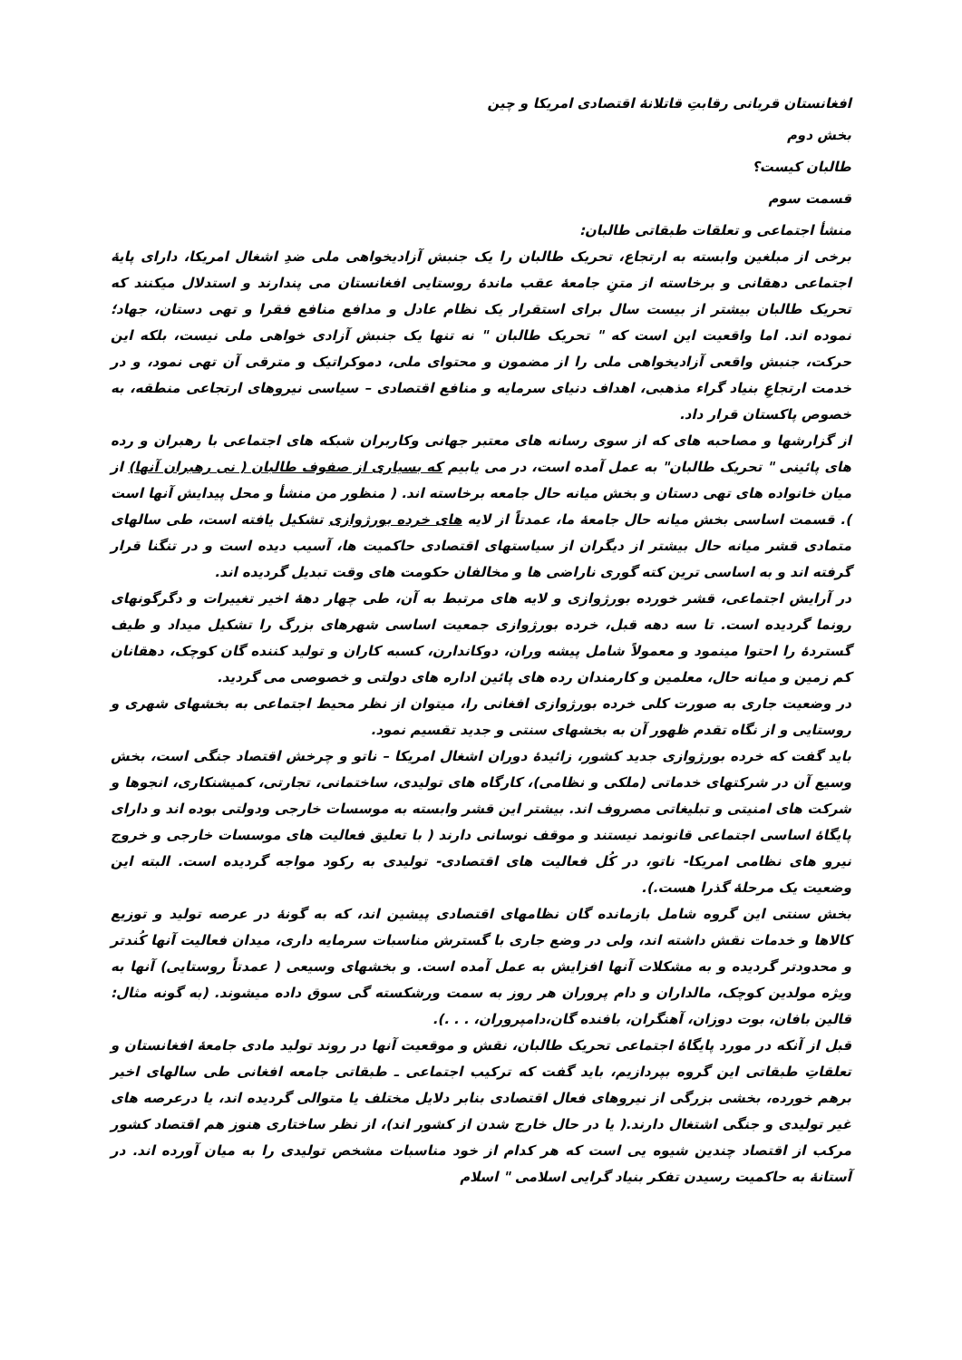افغانستان قربانی رقابتِ قاتلانهٔ اقتصادی امریکا و چین
بخش دوم
طالبان کیست؟
قسمت سوم
منشأ اجتماعی و تعلقات طبقاتی طالبان:
برخی از مبلغین وابسته به ارتجاع، تحریک طالبان را یک جنبش آزادیخواهی ملی ضدِ اشغال امریکا، دارای پایهٔ اجتماعی دهقانی و برخاسته از متنِ جامعهٔ عقب ماندهٔ روستایی افغانستان می پندارند و استدلال میکنند که تحریک طالبان بیشتر از بیست سال برای استقرار یک نظام عادل و مدافع منافع فقرا و تهی دستان، جهاد؛ نموده اند. اما واقعیت این است که " تحریک طالبان " نه تنها یک جنبش آزادی خواهی ملی نیست، بلکه این حرکت، جنبش واقعی آزادیخواهی ملی را از مضمون و محتوای ملی، دموکراتیک و مترقی آن تهی نمود، و در خدمت ارتجاعِ بنیاد گراء مذهبی، اهداف دنیای سرمایه و منافع اقتصادی – سیاسی نیروهای ارتجاعی منطقه، به خصوص پاکستان قرار داد.
از گزارشها و مصاحبه های که از سوی رسانه های معتبر جهانی وکاربران شبکه های اجتماعی با رهبران و رده های پائینی " تحریک طالبان" به عمل آمده است، در می یابیم که بسیاری از صفوف طالبان ( نی رهبران آنها) از میان خانواده های تهی دستان و بخش میانه حال جامعه برخاسته اند. ( منظور من منشأ و محل پیدایش آنها است ). قسمت اساسی بخش میانه حال جامعهٔ ما، عمدتاً از لایه های خرده بورژوازی تشکیل یافته است، طی سالهای متمادی قشر میانه حال بیشتر از دیگران از سیاستهای اقتصادی حاکمیت ها، آسیب دیده است و در تنگنا قرار گرفته اند و به اساسی ترین کته گوری ناراضی ها و مخالفان حکومت های وقت تبدیل گردیده اند.
در آرایش اجتماعی، قشر خورده بورژوازی و لایه های مرتبط به آن، طی چهار دهۀ اخیر تغییرات و دگرگونهای رونما گردیده است. تا سه دهه قبل، خرده بورژوازی جمعیت اساسی شهرهای بزرگ را تشکیل میداد و طیف گستردهٔ را احتوا مینمود و معمولاً شامل پیشه وران، دوکاندارن، کسبه کاران و تولید کننده گان کوچک، دهقانان کم زمین و میانه حال، معلمین و کارمندان رده های پائین اداره های دولتی و خصوصی می گردید.
در وضعیت جاری به صورت کلی خرده بورژوازی افغانی را، میتوان از نظر محیط اجتماعی به بخشهای شهری و روستایی و از نگاه تقدم ظهور آن به بخشهای سنتی و جدید تقسیم نمود.
باید گفت که خرده بورژوازی جدید کشور، زائیدهٔ دوران اشغال امریکا – ناتو و چرخش اقتصاد جنگی است، بخش وسیع آن در شرکتهای خدماتی (ملکی و نظامی)، کارگاه های تولیدی، ساختمانی، تجارتی، کمیشنکاری، انجوها و شرکت های امنیتی و تبلیغاتی مصروف اند. بیشتر این قشر وابسته به موسسات خارجی ودولتی بوده اند و دارای پایگاهٔ اساسی اجتماعی قانونمد نیستند و موقف نوسانی دارند ( با تعلیق فعالیت های موسسات خارجی و خروج نیرو های نظامی امریکا- ناتو، در کُل فعالیت های اقتصادی- تولیدی به رکود مواجه گردیده است. البته این وضعیت یک مرحلهٔ گذرا هست.).
بخش سنتی این گروه شامل بازمانده گان نظامهای اقتصادی پیشین اند، که به گونهٔ در عرصه تولید و توزیع کالاها و خدمات نقش داشته اند، ولی در وضع جاری با گسترش مناسبات سرمایه داری، میدان فعالیت آنها کُندتر و محدودتر گردیده و به مشکلات آنها افزایش به عمل آمده است. و بخشهای وسیعی ( عمدتاً روستایی) آنها به ویژه مولدین کوچک، مالداران و دام پروران هر روز به سمت ورشکسته گی سوق داده میشوند. (به گونه مثال: قالین بافان، بوت دوزان، آهنگران، بافنده گان،دامپروران، . . .).
قبل از آنکه در مورد پایگاهٔ اجتماعی تحریک طالبان، نقش و موقعیت آنها در روند تولید مادی جامعهٔ افغانستان و تعلقاتِ طبقاتی این گروه بپردازیم، باید گفت که ترکیب اجتماعی ـ طبقاتی جامعه افغانی طی سالهای اخیر برهم خورده، بخشی بزرگی از نیروهای فعال اقتصادی بنابر دلایل مختلف یا متوالی گردیده اند، یا درعرصه های غیر تولیدی و جنگی اشتغال دارند.( یا در حال خارج شدن از کشور اند)، از نظر ساختاری هنوز هم اقتصاد کشور مرکب از اقتصاد چندین شیوه یی است که هر کدام از خود مناسبات مشخص تولیدی را به میان آورده اند. در آستانهٔ به حاکمیت رسیدن تفکر بنیاد گرایی اسلامی " اسلام